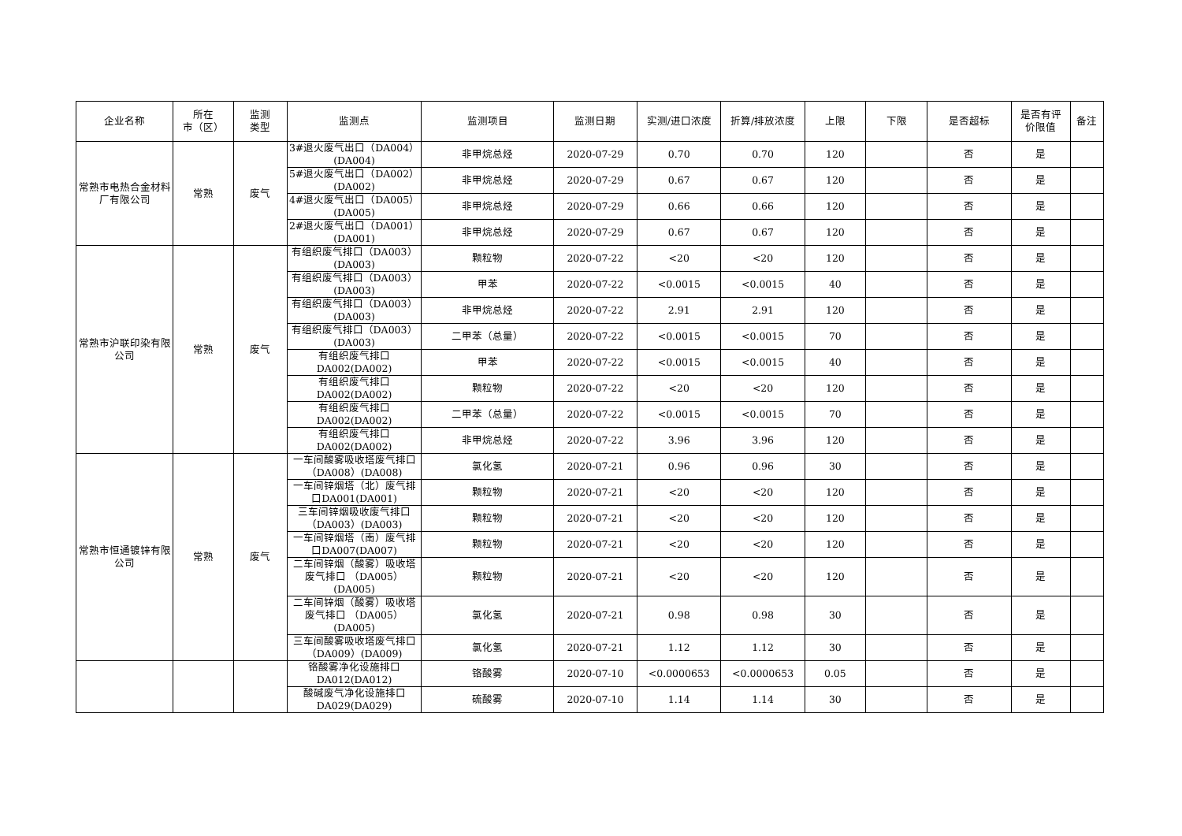| 企业名称 | 所在 市（区） | 监测 类型 | 监测点 | 监测项目 | 监测日期 | 实测/进口浓度 | 折算/排放浓度 | 上限 | 下限 | 是否超标 | 是否有评 价限值 | 备注 |
| --- | --- | --- | --- | --- | --- | --- | --- | --- | --- | --- | --- | --- |
| 常熟市电热合金材料厂有限公司 | 常熟 | 废气 | 3#退火废气出口（DA004）(DA004) | 非甲烷总烃 | 2020-07-29 | 0.70 | 0.70 | 120 | | 否 | 是 | |
| | | | 5#退火废气出口（DA002）(DA002) | 非甲烷总烃 | 2020-07-29 | 0.67 | 0.67 | 120 | | 否 | 是 | |
| | | | 4#退火废气出口（DA005）(DA005) | 非甲烷总烃 | 2020-07-29 | 0.66 | 0.66 | 120 | | 否 | 是 | |
| | | | 2#退火废气出口（DA001）(DA001) | 非甲烷总烃 | 2020-07-29 | 0.67 | 0.67 | 120 | | 否 | 是 | |
| 常熟市沪联印染有限公司 | 常熟 | 废气 | 有组织废气排口（DA003）(DA003) | 颗粒物 | 2020-07-22 | <20 | <20 | 120 | | 否 | 是 | |
| | | | 有组织废气排口（DA003）(DA003) | 甲苯 | 2020-07-22 | <0.0015 | <0.0015 | 40 | | 否 | 是 | |
| | | | 有组织废气排口（DA003）(DA003) | 非甲烷总烃 | 2020-07-22 | 2.91 | 2.91 | 120 | | 否 | 是 | |
| | | | 有组织废气排口（DA003）(DA003) | 二甲苯（总量） | 2020-07-22 | <0.0015 | <0.0015 | 70 | | 否 | 是 | |
| | | | 有组织废气排口DA002(DA002) | 甲苯 | 2020-07-22 | <0.0015 | <0.0015 | 40 | | 否 | 是 | |
| | | | 有组织废气排口DA002(DA002) | 颗粒物 | 2020-07-22 | <20 | <20 | 120 | | 否 | 是 | |
| | | | 有组织废气排口DA002(DA002) | 二甲苯（总量） | 2020-07-22 | <0.0015 | <0.0015 | 70 | | 否 | 是 | |
| | | | 有组织废气排口DA002(DA002) | 非甲烷总烃 | 2020-07-22 | 3.96 | 3.96 | 120 | | 否 | 是 | |
| 常熟市恒通镀锌有限公司 | 常熟 | 废气 | 一车间酸雾吸收塔废气排口（DA008）(DA008) | 氯化氢 | 2020-07-21 | 0.96 | 0.96 | 30 | | 否 | 是 | |
| | | | 一车间锌烟塔（北）废气排口DA001(DA001) | 颗粒物 | 2020-07-21 | <20 | <20 | 120 | | 否 | 是 | |
| | | | 三车间锌烟吸收废气排口（DA003）(DA003) | 颗粒物 | 2020-07-21 | <20 | <20 | 120 | | 否 | 是 | |
| | | | 一车间锌烟塔（南）废气排口DA007(DA007) | 颗粒物 | 2020-07-21 | <20 | <20 | 120 | | 否 | 是 | |
| | | | 二车间锌烟（酸雾）吸收塔废气排口 （DA005）(DA005) | 颗粒物 | 2020-07-21 | <20 | <20 | 120 | | 否 | 是 | |
| | | | 二车间锌烟（酸雾）吸收塔废气排口 （DA005）(DA005) | 氯化氢 | 2020-07-21 | 0.98 | 0.98 | 30 | | 否 | 是 | |
| | | | 三车间酸雾吸收塔废气排口（DA009）(DA009) | 氯化氢 | 2020-07-21 | 1.12 | 1.12 | 30 | | 否 | 是 | |
| | | | 铬酸雾净化设施排口DA012(DA012) | 铬酸雾 | 2020-07-10 | <0.0000653 | <0.0000653 | 0.05 | | 否 | 是 | |
| | | | 酸碱废气净化设施排口DA029(DA029) | 硫酸雾 | 2020-07-10 | 1.14 | 1.14 | 30 | | 否 | 是 | |